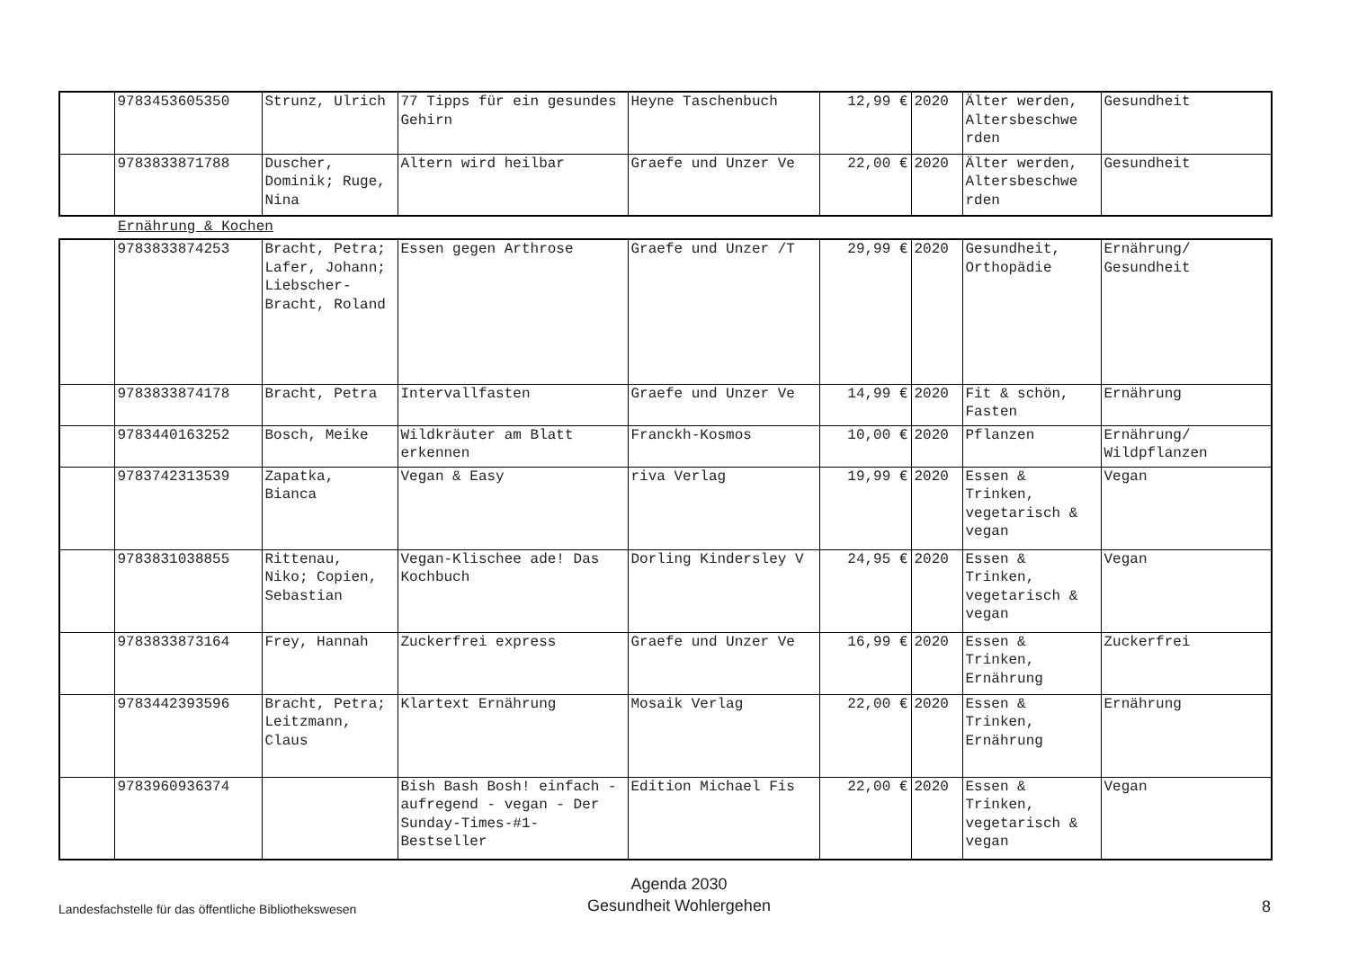| | 9783453605350 | Strunz, Ulrich | 77 Tipps für ein gesundes Gehirn | Heyne Taschenbuch | 12,99 € | 2020 | Älter werden, Altersbeschwe rden | Gesundheit |
| | 9783833871788 | Duscher, Dominik; Ruge, Nina | Altern wird heilbar | Graefe und Unzer Ve | 22,00 € | 2020 | Älter werden, Altersbeschwe rden | Gesundheit |
Ernährung & Kochen
| | 9783833874253 | Bracht, Petra; Lafer, Johann; Liebscher-Bracht, Roland | Essen gegen Arthrose | Graefe und Unzer /T | 29,99 € | 2020 | Gesundheit, Orthopädie | Ernährung/ Gesundheit |
| | 9783833874178 | Bracht, Petra | Intervallfasten | Graefe und Unzer Ve | 14,99 € | 2020 | Fit & schön, Fasten | Ernährung |
| | 9783440163252 | Bosch, Meike | Wildkräuter am Blatt erkennen | Franckh-Kosmos | 10,00 € | 2020 | Pflanzen | Ernährung/ Wildpflanzen |
| | 9783742313539 | Zapatka, Bianca | Vegan & Easy | riva Verlag | 19,99 € | 2020 | Essen & Trinken, vegetarisch & vegan | Vegan |
| | 9783831038855 | Rittenau, Niko; Copien, Sebastian | Vegan-Klischee ade! Das Kochbuch | Dorling Kindersley V | 24,95 € | 2020 | Essen & Trinken, vegetarisch & vegan | Vegan |
| | 9783833873164 | Frey, Hannah | Zuckerfrei express | Graefe und Unzer Ve | 16,99 € | 2020 | Essen & Trinken, Ernährung | Zuckerfrei |
| | 9783442393596 | Bracht, Petra; Leitzmann, Claus | Klartext Ernährung | Mosaik Verlag | 22,00 € | 2020 | Essen & Trinken, Ernährung | Ernährung |
| | 9783960936374 | | Bish Bash Bosh! einfach - aufregend - vegan - Der Sunday-Times-#1-Bestseller | Edition Michael Fis | 22,00 € | 2020 | Essen & Trinken, vegetarisch & vegan | Vegan |
Landesfachstelle für das öffentliche Bibliothekswesen
Agenda 2030
Gesundheit Wohlergehen
8